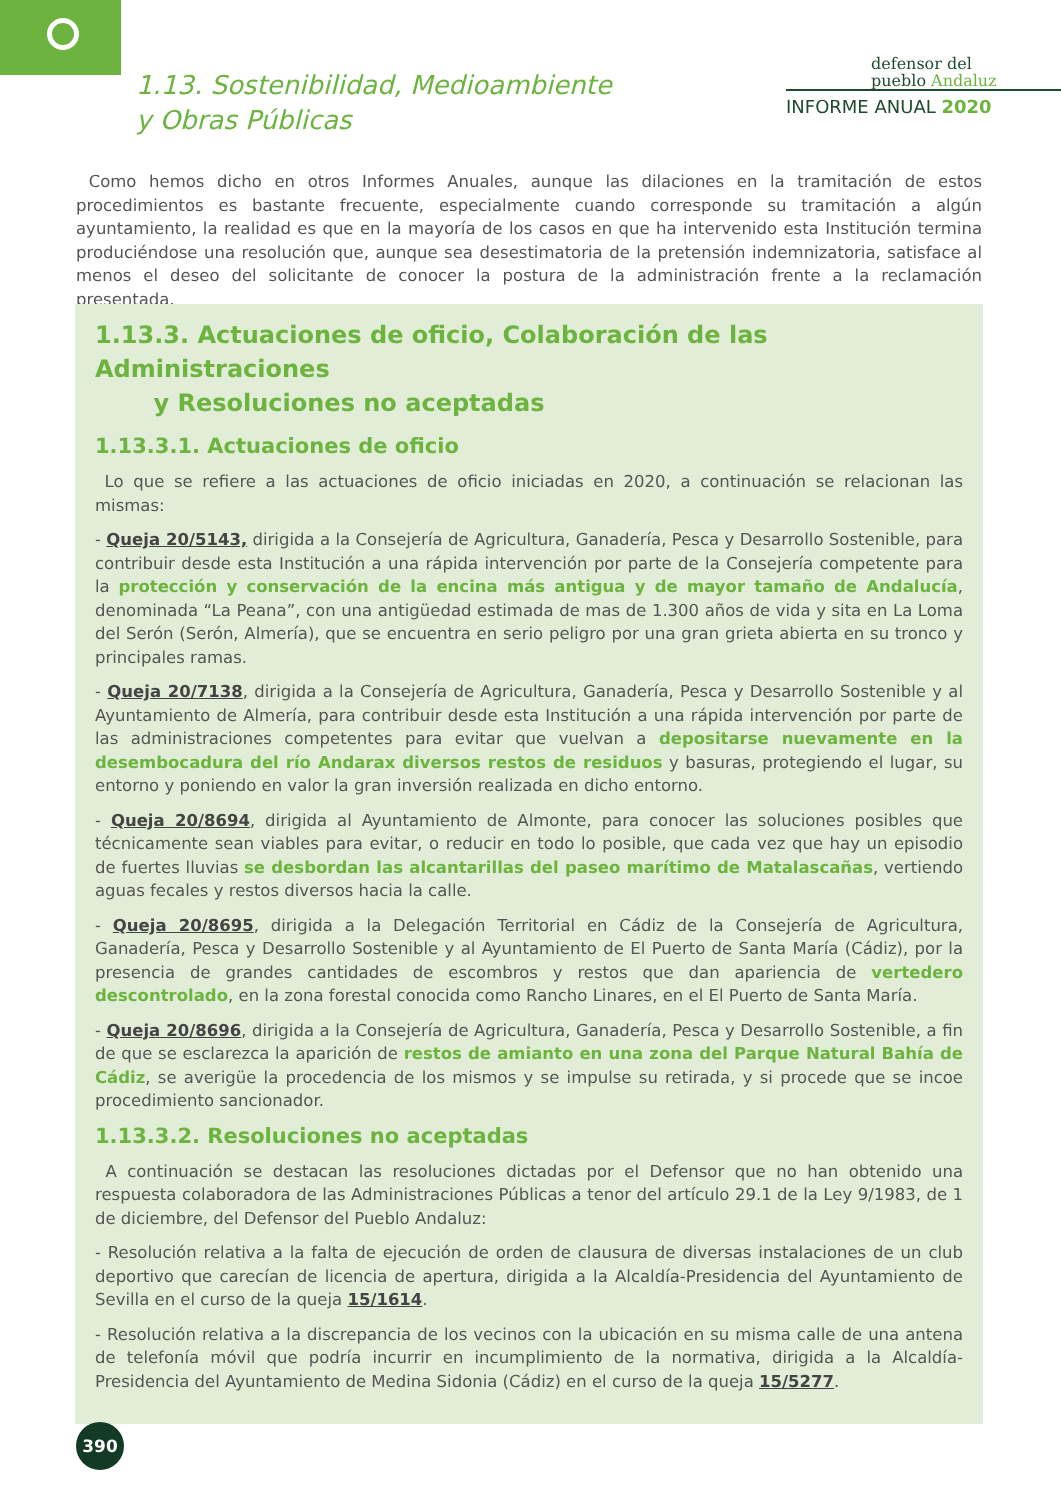1.13. Sostenibilidad, Medioambiente
y Obras Públicas
defensor del
pueblo Andaluz
INFORME ANUAL 2020
Como hemos dicho en otros Informes Anuales, aunque las dilaciones en la tramitación de estos procedimientos es bastante frecuente, especialmente cuando corresponde su tramitación a algún ayuntamiento, la realidad es que en la mayoría de los casos en que ha intervenido esta Institución termina produciéndose una resolución que, aunque sea desestimatoria de la pretensión indemnizatoria, satisface al menos el deseo del solicitante de conocer la postura de la administración frente a la reclamación presentada.
1.13.3. Actuaciones de oficio, Colaboración de las Administraciones
y Resoluciones no aceptadas
1.13.3.1. Actuaciones de oficio
Lo que se refiere a las actuaciones de oficio iniciadas en 2020, a continuación se relacionan las mismas:
- Queja 20/5143, dirigida a la Consejería de Agricultura, Ganadería, Pesca y Desarrollo Sostenible, para contribuir desde esta Institución a una rápida intervención por parte de la Consejería competente para la protección y conservación de la encina más antigua y de mayor tamaño de Andalucía, denominada “La Peana”, con una antigüedad estimada de mas de 1.300 años de vida y sita en La Loma del Serón (Serón, Almería), que se encuentra en serio peligro por una gran grieta abierta en su tronco y principales ramas.
- Queja 20/7138, dirigida a la Consejería de Agricultura, Ganadería, Pesca y Desarrollo Sostenible y al Ayuntamiento de Almería, para contribuir desde esta Institución a una rápida intervención por parte de las administraciones competentes para evitar que vuelvan a depositarse nuevamente en la desembocadura del río Andarax diversos restos de residuos y basuras, protegiendo el lugar, su entorno y poniendo en valor la gran inversión realizada en dicho entorno.
- Queja 20/8694, dirigida al Ayuntamiento de Almonte, para conocer las soluciones posibles que técnicamente sean viables para evitar, o reducir en todo lo posible, que cada vez que hay un episodio de fuertes lluvias se desbordan las alcantarillas del paseo marítimo de Matalascañas, vertiendo aguas fecales y restos diversos hacia la calle.
- Queja 20/8695, dirigida a la Delegación Territorial en Cádiz de la Consejería de Agricultura, Ganadería, Pesca y Desarrollo Sostenible y al Ayuntamiento de El Puerto de Santa María (Cádiz), por la presencia de grandes cantidades de escombros y restos que dan apariencia de vertedero descontrolado, en la zona forestal conocida como Rancho Linares, en el El Puerto de Santa María.
- Queja 20/8696, dirigida a la Consejería de Agricultura, Ganadería, Pesca y Desarrollo Sostenible, a fin de que se esclarezca la aparición de restos de amianto en una zona del Parque Natural Bahía de Cádiz, se averigüe la procedencia de los mismos y se impulse su retirada, y si procede que se incoe procedimiento sancionador.
1.13.3.2. Resoluciones no aceptadas
A continuación se destacan las resoluciones dictadas por el Defensor que no han obtenido una respuesta colaboradora de las Administraciones Públicas a tenor del artículo 29.1 de la Ley 9/1983, de 1 de diciembre, del Defensor del Pueblo Andaluz:
- Resolución relativa a la falta de ejecución de orden de clausura de diversas instalaciones de un club deportivo que carecían de licencia de apertura, dirigida a la Alcaldía-Presidencia del Ayuntamiento de Sevilla en el curso de la queja 15/1614.
- Resolución relativa a la discrepancia de los vecinos con la ubicación en su misma calle de una antena de telefonía móvil que podría incurrir en incumplimiento de la normativa, dirigida a la Alcaldía-Presidencia del Ayuntamiento de Medina Sidonia (Cádiz) en el curso de la queja 15/5277.
390